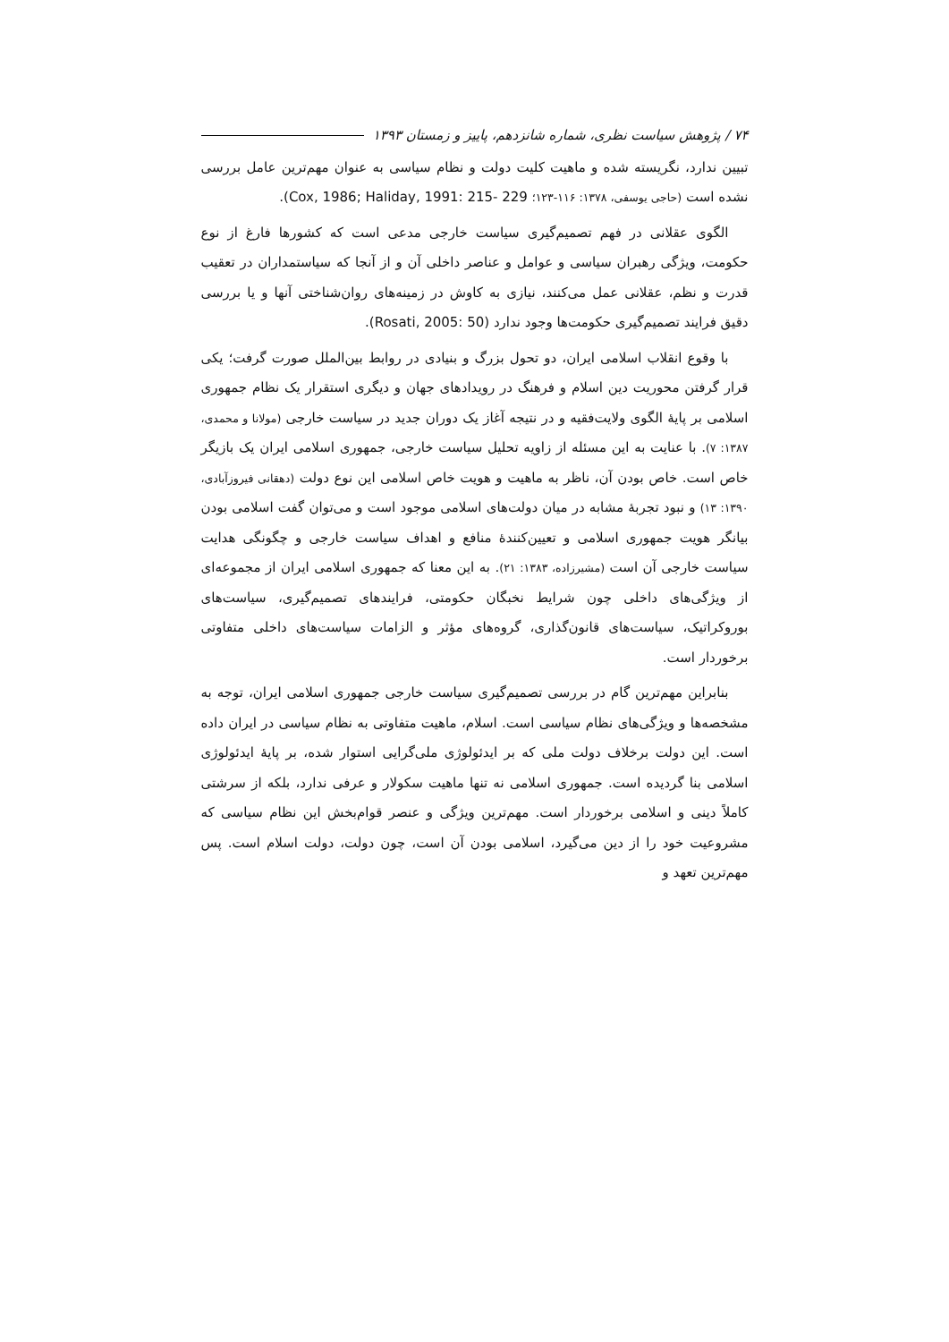۷۴ / پژوهش سیاست نظری، شماره شانزدهم، پاییز و زمستان ۱۳۹۳
تبیین ندارد، نگریسته شده و ماهیت کلیت دولت و نظام سیاسی به عنوان مهم‌ترین عامل بررسی نشده است (حاجی یوسفی، ۱۳۷۸: ۱۱۶-۱۲۳؛ Cox, 1986; Haliday, 1991: 215- 229).
الگوی عقلانی در فهم تصمیم‌گیری سیاست خارجی مدعی است که کشورها فارغ از نوع حکومت، ویژگی رهبران سیاسی و عوامل و عناصر داخلی آن و از آنجا که سیاستمداران در تعقیب قدرت و نظم، عقلانی عمل می‌کنند، نیازی به کاوش در زمینه‌های روان‌شناختی آنها و یا بررسی دقیق فرایند تصمیم‌گیری حکومت‌ها وجود ندارد (Rosati, 2005: 50).
با وقوع انقلاب اسلامی ایران، دو تحول بزرگ و بنیادی در روابط بین‌الملل صورت گرفت؛ یکی قرار گرفتن محوریت دین اسلام و فرهنگ در رویدادهای جهان و دیگری استقرار یک نظام جمهوری اسلامی بر پایهٔ الگوی ولایت‌فقیه و در نتیجه آغاز یک دوران جدید در سیاست خارجی (مولانا و محمدی، ۱۳۸۷: ۷). با عنایت به این مسئله از زاویه تحلیل سیاست خارجی، جمهوری اسلامی ایران یک بازیگر خاص است. خاص بودن آن، ناظر به ماهیت و هویت خاص اسلامی این نوع دولت (دهقانی فیروزآبادی، ۱۳۹۰: ۱۳) و نبود تجربهٔ مشابه در میان دولت‌های اسلامی موجود است و می‌توان گفت اسلامی بودن بیانگر هویت جمهوری اسلامی و تعیین‌کنندهٔ منافع و اهداف سیاست خارجی و چگونگی هدایت سیاست خارجی آن است (مشیرزاده، ۱۳۸۳: ۲۱). به این معنا که جمهوری اسلامی ایران از مجموعه‌ای از ویژگی‌های داخلی چون شرایط نخبگان حکومتی، فرایندهای تصمیم‌گیری، سیاست‌های بوروکراتیک، سیاست‌های قانون‌گذاری، گروه‌های مؤثر و الزامات سیاست‌های داخلی متفاوتی برخوردار است.
بنابراین مهم‌ترین گام در بررسی تصمیم‌گیری سیاست خارجی جمهوری اسلامی ایران، توجه به مشخصه‌ها و ویژگی‌های نظام سیاسی است. اسلام، ماهیت متفاوتی به نظام سیاسی در ایران داده است. این دولت برخلاف دولت ملی که بر ایدئولوژی ملی‌گرایی استوار شده، بر پایهٔ ایدئولوژی اسلامی بنا گردیده است. جمهوری اسلامی نه تنها ماهیت سکولار و عرفی ندارد، بلکه از سرشتی کاملاً دینی و اسلامی برخوردار است. مهم‌ترین ویژگی و عنصر قوام‌بخش این نظام سیاسی که مشروعیت خود را از دین می‌گیرد، اسلامی بودن آن است، چون دولت، دولت اسلام است. پس مهم‌ترین تعهد و